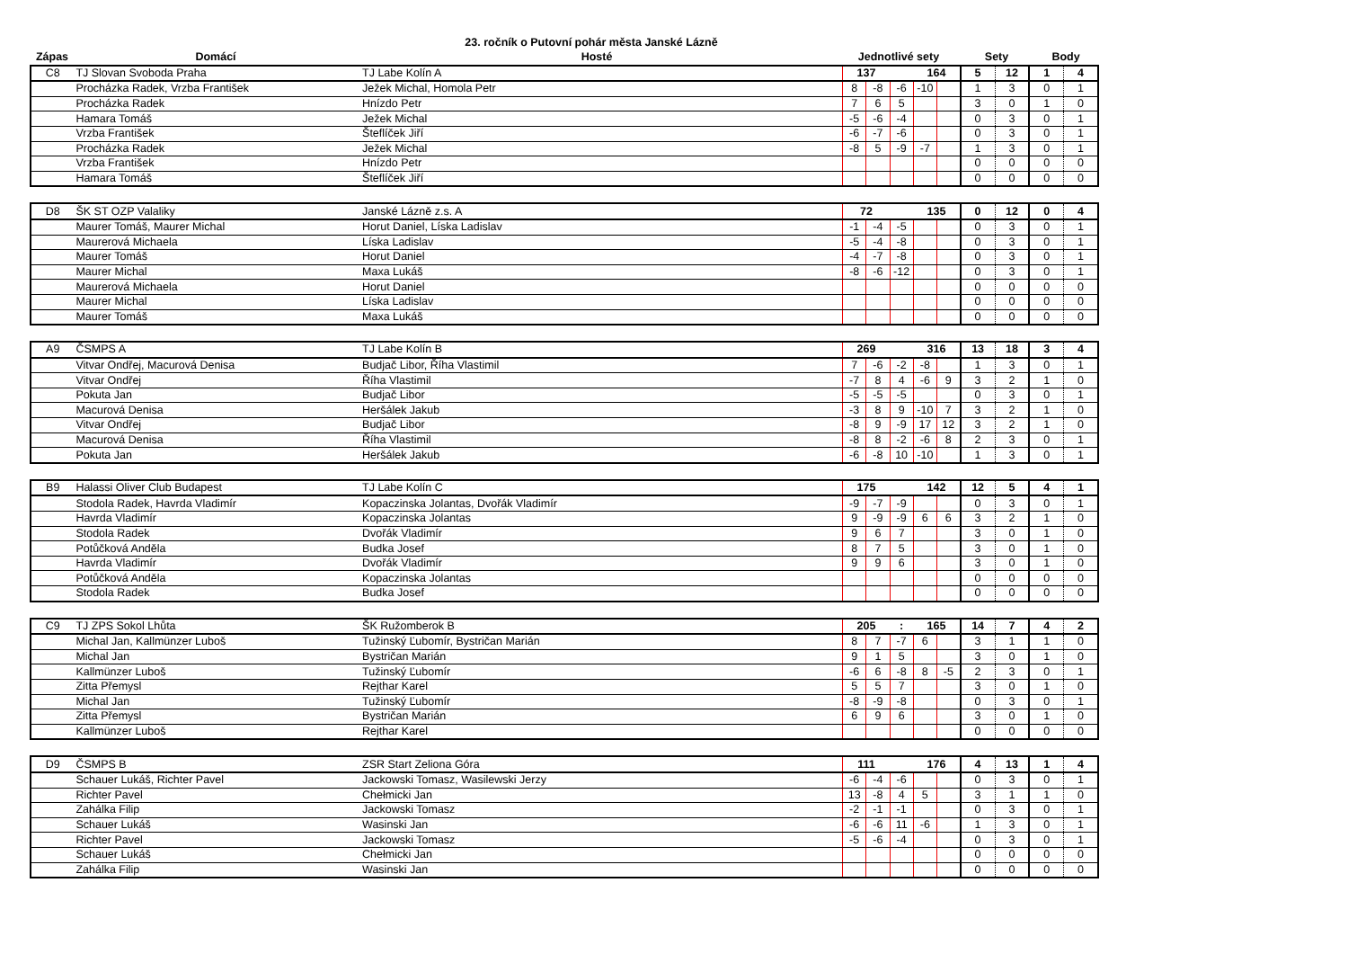23. ročník o Putovní pohár města Janské Lázně
| Zápas | Domácí | Hosté | Jednotlivé sety | Sety | Body |
| --- | --- | --- | --- | --- | --- |
| C8 | TJ Slovan Svoboda Praha | TJ Labe Kolín A | 137 | | | 164 | | 5 | 12 | 1 | 4 |
| | Procházka Radek, Vrzba František | Ježek Michal, Homola Petr | 8 | -8 | -6 | -10 | | 1 | 3 | 0 | 1 |
| | Procházka Radek | Hnízdo Petr | 7 | 6 | 5 | | | 3 | 0 | 1 | 0 |
| | Hamara Tomáš | Ježek Michal | -5 | -6 | -4 | | | 0 | 3 | 0 | 1 |
| | Vrzba František | Šteflíček Jiří | -6 | -7 | -6 | | | 0 | 3 | 0 | 1 |
| | Procházka Radek | Ježek Michal | -8 | 5 | -9 | -7 | | 1 | 3 | 0 | 1 |
| | Vrzba František | Hnízdo Petr | | | | | | 0 | 0 | 0 | 0 |
| | Hamara Tomáš | Šteflíček Jiří | | | | | | 0 | 0 | 0 | 0 |
| D8 | ŠK ST OZP Valaliky | Janské Lázně z.s. A | 72 | | | 135 | | 0 | 12 | 0 | 4 |
| | Maurer Tomáš, Maurer Michal | Horut Daniel, Líska Ladislav | -1 | -4 | -5 | | | 0 | 3 | 0 | 1 |
| | Maurerová Michaela | Líska Ladislav | -5 | -4 | -8 | | | 0 | 3 | 0 | 1 |
| | Maurer Tomáš | Horut Daniel | -4 | -7 | -8 | | | 0 | 3 | 0 | 1 |
| | Maurer Michal | Maxa Lukáš | -8 | -6 | -12 | | | 0 | 3 | 0 | 1 |
| | Maurerová Michaela | Horut Daniel | | | | | | 0 | 0 | 0 | 0 |
| | Maurer Michal | Líska Ladislav | | | | | | 0 | 0 | 0 | 0 |
| | Maurer Tomáš | Maxa Lukáš | | | | | | 0 | 0 | 0 | 0 |
| A9 | ČSMPS A | TJ Labe Kolín B | 269 | | | 316 | | 13 | 18 | 3 | 4 |
| | Vitvar Ondřej, Macurová Denisa | Budjač Libor, Říha Vlastimil | 7 | -6 | -2 | -8 | | 1 | 3 | 0 | 1 |
| | Vitvar Ondřej | Říha Vlastimil | -7 | 8 | 4 | -6 | 9 | 3 | 2 | 1 | 0 |
| | Pokuta Jan | Budjač Libor | -5 | -5 | -5 | | | 0 | 3 | 0 | 1 |
| | Macurová Denisa | Heršálek Jakub | -3 | 8 | 9 | -10 | 7 | 3 | 2 | 1 | 0 |
| | Vitvar Ondřej | Budjač Libor | -8 | 9 | -9 | 17 | 12 | 3 | 2 | 1 | 0 |
| | Macurová Denisa | Říha Vlastimil | -8 | 8 | -2 | -6 | 8 | 2 | 3 | 0 | 1 |
| | Pokuta Jan | Heršálek Jakub | -6 | -8 | 10 | -10 | | 1 | 3 | 0 | 1 |
| B9 | Halassi Oliver Club Budapest | TJ Labe Kolín C | 175 | | | 142 | | 12 | 5 | 4 | 1 |
| | Stodola Radek, Havrda Vladimír | Kopaczinska Jolantas, Dvořák Vladimír | -9 | -7 | -9 | | | 0 | 3 | 0 | 1 |
| | Havrda Vladimír | Kopaczinska Jolantas | 9 | -9 | -9 | 6 | 6 | 3 | 2 | 1 | 0 |
| | Stodola Radek | Dvořák Vladimír | 9 | 6 | 7 | | | 3 | 0 | 1 | 0 |
| | Potůčková Anděla | Budka Josef | 8 | 7 | 5 | | | 3 | 0 | 1 | 0 |
| | Havrda Vladimír | Dvořák Vladimír | 9 | 9 | 6 | | | 3 | 0 | 1 | 0 |
| | Potůčková Anděla | Kopaczinska Jolantas | | | | | | 0 | 0 | 0 | 0 |
| | Stodola Radek | Budka Josef | | | | | | 0 | 0 | 0 | 0 |
| C9 | TJ ZPS Sokol Lhůta | ŠK Ružomberok B | 205 | | : | 165 | | 14 | 7 | 4 | 2 |
| | Michal Jan, Kallmünzer Luboš | Tužinský Ľubomír, Bystričan Marián | 8 | 7 | -7 | 6 | | 3 | 1 | 1 | 0 |
| | Michal Jan | Bystričan Marián | 9 | 1 | 5 | | | 3 | 0 | 1 | 0 |
| | Kallmünzer Luboš | Tužinský Ľubomír | -6 | 6 | -8 | 8 | -5 | 2 | 3 | 0 | 1 |
| | Zitta Přemysl | Rejthar Karel | 5 | 5 | 7 | | | 3 | 0 | 1 | 0 |
| | Michal Jan | Tužinský Ľubomír | -8 | -9 | -8 | | | 0 | 3 | 0 | 1 |
| | Zitta Přemysl | Bystričan Marián | 6 | 9 | 6 | | | 3 | 0 | 1 | 0 |
| | Kallmünzer Luboš | Rejthar Karel | | | | | | 0 | 0 | 0 | 0 |
| D9 | ČSMPS B | ZSR Start Zeliona Góra | 111 | | | 176 | | 4 | 13 | 1 | 4 |
| | Schauer Lukáš, Richter Pavel | Jackowski Tomasz, Wasilewski Jerzy | -6 | -4 | -6 | | | 0 | 3 | 0 | 1 |
| | Richter Pavel | Chełmicki Jan | 13 | -8 | 4 | 5 | | 3 | 1 | 1 | 0 |
| | Zahálka Filip | Jackowski Tomasz | -2 | -1 | -1 | | | 0 | 3 | 0 | 1 |
| | Schauer Lukáš | Wasinski Jan | -6 | -6 | 11 | -6 | | 1 | 3 | 0 | 1 |
| | Richter Pavel | Jackowski Tomasz | -5 | -6 | -4 | | | 0 | 3 | 0 | 1 |
| | Schauer Lukáš | Chełmicki Jan | | | | | | 0 | 0 | 0 | 0 |
| | Zahálka Filip | Wasinski Jan | | | | | | 0 | 0 | 0 | 0 |